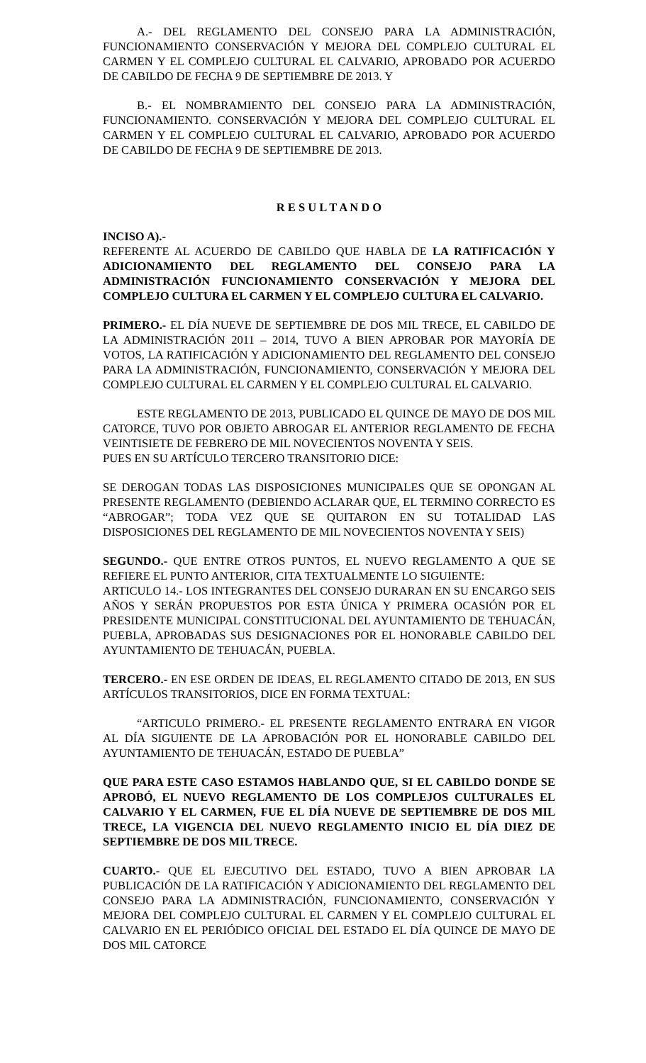A.- DEL REGLAMENTO DEL CONSEJO PARA LA ADMINISTRACIÓN, FUNCIONAMIENTO CONSERVACIÓN Y MEJORA DEL COMPLEJO CULTURAL EL CARMEN Y EL COMPLEJO CULTURAL EL CALVARIO, APROBADO POR ACUERDO DE CABILDO DE FECHA 9 DE SEPTIEMBRE DE 2013. Y
B.- EL NOMBRAMIENTO DEL CONSEJO PARA LA ADMINISTRACIÓN, FUNCIONAMIENTO. CONSERVACIÓN Y MEJORA DEL COMPLEJO CULTURAL EL CARMEN Y EL COMPLEJO CULTURAL EL CALVARIO, APROBADO POR ACUERDO DE CABILDO DE FECHA 9 DE SEPTIEMBRE DE 2013.
R E S U L T A N D O
INCISO A).-
REFERENTE AL ACUERDO DE CABILDO QUE HABLA DE LA RATIFICACIÓN Y ADICIONAMIENTO DEL REGLAMENTO DEL CONSEJO PARA LA ADMINISTRACIÓN FUNCIONAMIENTO CONSERVACIÓN Y MEJORA DEL COMPLEJO CULTURA EL CARMEN Y EL COMPLEJO CULTURA EL CALVARIO.
PRIMERO.- EL DÍA NUEVE DE SEPTIEMBRE DE DOS MIL TRECE, EL CABILDO DE LA ADMINISTRACIÓN 2011 – 2014, TUVO A BIEN APROBAR POR MAYORÍA DE VOTOS, LA RATIFICACIÓN Y ADICIONAMIENTO DEL REGLAMENTO DEL CONSEJO PARA LA ADMINISTRACIÓN, FUNCIONAMIENTO, CONSERVACIÓN Y MEJORA DEL COMPLEJO CULTURAL EL CARMEN Y EL COMPLEJO CULTURAL EL CALVARIO.
ESTE REGLAMENTO DE 2013, PUBLICADO EL QUINCE DE MAYO DE DOS MIL CATORCE, TUVO POR OBJETO ABROGAR EL ANTERIOR REGLAMENTO DE FECHA VEINTISIETE DE FEBRERO DE MIL NOVECIENTOS NOVENTA Y SEIS.
PUES EN SU ARTÍCULO TERCERO TRANSITORIO DICE:
SE DEROGAN TODAS LAS DISPOSICIONES MUNICIPALES QUE SE OPONGAN AL PRESENTE REGLAMENTO (DEBIENDO ACLARAR QUE, EL TERMINO CORRECTO ES “ABROGAR”; TODA VEZ QUE SE QUITARON EN SU TOTALIDAD LAS DISPOSICIONES DEL REGLAMENTO DE MIL NOVECIENTOS NOVENTA Y SEIS)
SEGUNDO.- QUE ENTRE OTROS PUNTOS, EL NUEVO REGLAMENTO A QUE SE REFIERE EL PUNTO ANTERIOR, CITA TEXTUALMENTE LO SIGUIENTE:
ARTICULO 14.- LOS INTEGRANTES DEL CONSEJO DURARAN EN SU ENCARGO SEIS AÑOS Y SERÁN PROPUESTOS POR ESTA ÚNICA Y PRIMERA OCASIÓN POR EL PRESIDENTE MUNICIPAL CONSTITUCIONAL DEL AYUNTAMIENTO DE TEHUACÁN, PUEBLA, APROBADAS SUS DESIGNACIONES POR EL HONORABLE CABILDO DEL AYUNTAMIENTO DE TEHUACÁN, PUEBLA.
TERCERO.- EN ESE ORDEN DE IDEAS, EL REGLAMENTO CITADO DE 2013, EN SUS ARTÍCULOS TRANSITORIOS, DICE EN FORMA TEXTUAL:
“ARTICULO PRIMERO.- EL PRESENTE REGLAMENTO ENTRARA EN VIGOR AL DÍA SIGUIENTE DE LA APROBACIÓN POR EL HONORABLE CABILDO DEL AYUNTAMIENTO DE TEHUACÁN, ESTADO DE PUEBLA”
QUE PARA ESTE CASO ESTAMOS HABLANDO QUE, SI EL CABILDO DONDE SE APROBÓ, EL NUEVO REGLAMENTO DE LOS COMPLEJOS CULTURALES EL CALVARIO Y EL CARMEN, FUE EL DÍA NUEVE DE SEPTIEMBRE DE DOS MIL TRECE, LA VIGENCIA DEL NUEVO REGLAMENTO INICIO EL DÍA DIEZ DE SEPTIEMBRE DE DOS MIL TRECE.
CUARTO.- QUE EL EJECUTIVO DEL ESTADO, TUVO A BIEN APROBAR LA PUBLICACIÓN DE LA RATIFICACIÓN Y ADICIONAMIENTO DEL REGLAMENTO DEL CONSEJO PARA LA ADMINISTRACIÓN, FUNCIONAMIENTO, CONSERVACIÓN Y MEJORA DEL COMPLEJO CULTURAL EL CARMEN Y EL COMPLEJO CULTURAL EL CALVARIO EN EL PERIÓDICO OFICIAL DEL ESTADO EL DÍA QUINCE DE MAYO DE DOS MIL CATORCE